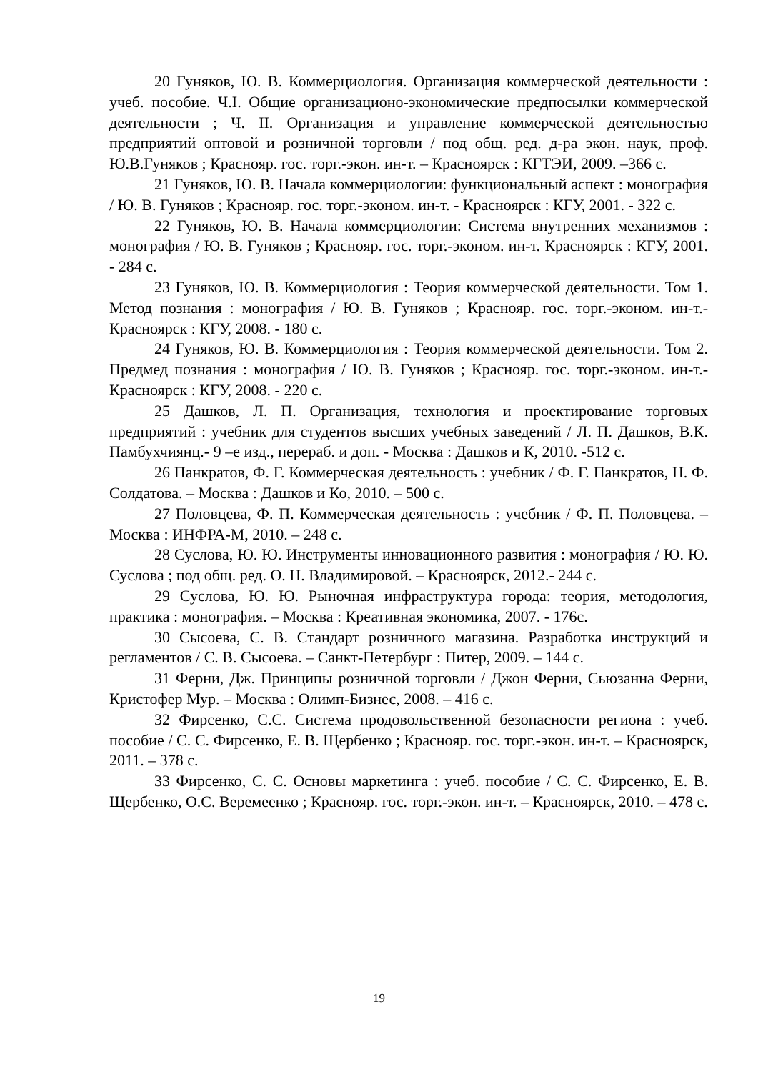20 Гуняков, Ю. В. Коммерциология. Организация коммерческой деятельности : учеб. пособие. Ч.I. Общие организационо-экономические предпосылки коммерческой деятельности ; Ч. II. Организация и управление коммерческой деятельностью предприятий оптовой и розничной торговли / под общ. ред. д-ра экон. наук, проф. Ю.В.Гуняков ; Краснояр. гос. торг.-экон. ин-т. – Красноярск : КГТЭИ, 2009. –366 с.
21 Гуняков, Ю. В. Начала коммерциологии: функциональный аспект : монография / Ю. В. Гуняков ; Краснояр. гос. торг.-эконом. ин-т. - Красноярск : КГУ, 2001. - 322 с.
22 Гуняков, Ю. В. Начала коммерциологии: Система внутренних механизмов : монография / Ю. В. Гуняков ; Краснояр. гос. торг.-эконом. ин-т. Красноярск : КГУ, 2001. - 284 с.
23 Гуняков, Ю. В. Коммерциология : Теория коммерческой деятельности. Том 1. Метод познания : монография / Ю. В. Гуняков ; Краснояр. гос. торг.-эконом. ин-т.- Красноярск : КГУ, 2008. - 180 с.
24 Гуняков, Ю. В. Коммерциология : Теория коммерческой деятельности. Том 2. Предмед познания : монография / Ю. В. Гуняков ; Краснояр. гос. торг.-эконом. ин-т.- Красноярск : КГУ, 2008. - 220 с.
25 Дашков, Л. П. Организация, технология и проектирование торговых предприятий : учебник для студентов высших учебных заведений / Л. П. Дашков, В.К. Памбухчиянц.- 9 –е изд., перераб. и доп. - Москва : Дашков и К, 2010. -512 с.
26 Панкратов, Ф. Г. Коммерческая деятельность : учебник / Ф. Г. Панкратов, Н. Ф. Солдатова. – Москва : Дашков и Ко, 2010. – 500 с.
27 Половцева, Ф. П. Коммерческая деятельность : учебник / Ф. П. Половцева. – Москва : ИНФРА-М, 2010. – 248 с.
28 Суслова, Ю. Ю. Инструменты инновационного развития : монография / Ю. Ю. Суслова ; под общ. ред. О. Н. Владимировой. – Красноярск, 2012.- 244 с.
29 Суслова, Ю. Ю. Рыночная инфраструктура города: теория, методология, практика : монография. – Москва : Креативная экономика, 2007. - 176с.
30 Сысоева, С. В. Стандарт розничного магазина. Разработка инструкций и регламентов / С. В. Сысоева. – Санкт-Петербург : Питер, 2009. – 144 с.
31 Ферни, Дж. Принципы розничной торговли / Джон Ферни, Сьюзанна Ферни, Кристофер Мур. – Москва : Олимп-Бизнес, 2008. – 416 с.
32 Фирсенко, С.С. Система продовольственной безопасности региона : учеб. пособие / С. С. Фирсенко, Е. В. Щербенко ; Краснояр. гос. торг.-экон. ин-т. – Красноярск, 2011. – 378 с.
33 Фирсенко, С. С. Основы маркетинга : учеб. пособие / С. С. Фирсенко, Е. В. Щербенко, О.С. Веремеенко ; Краснояр. гос. торг.-экон. ин-т. – Красноярск, 2010. – 478 с.
19